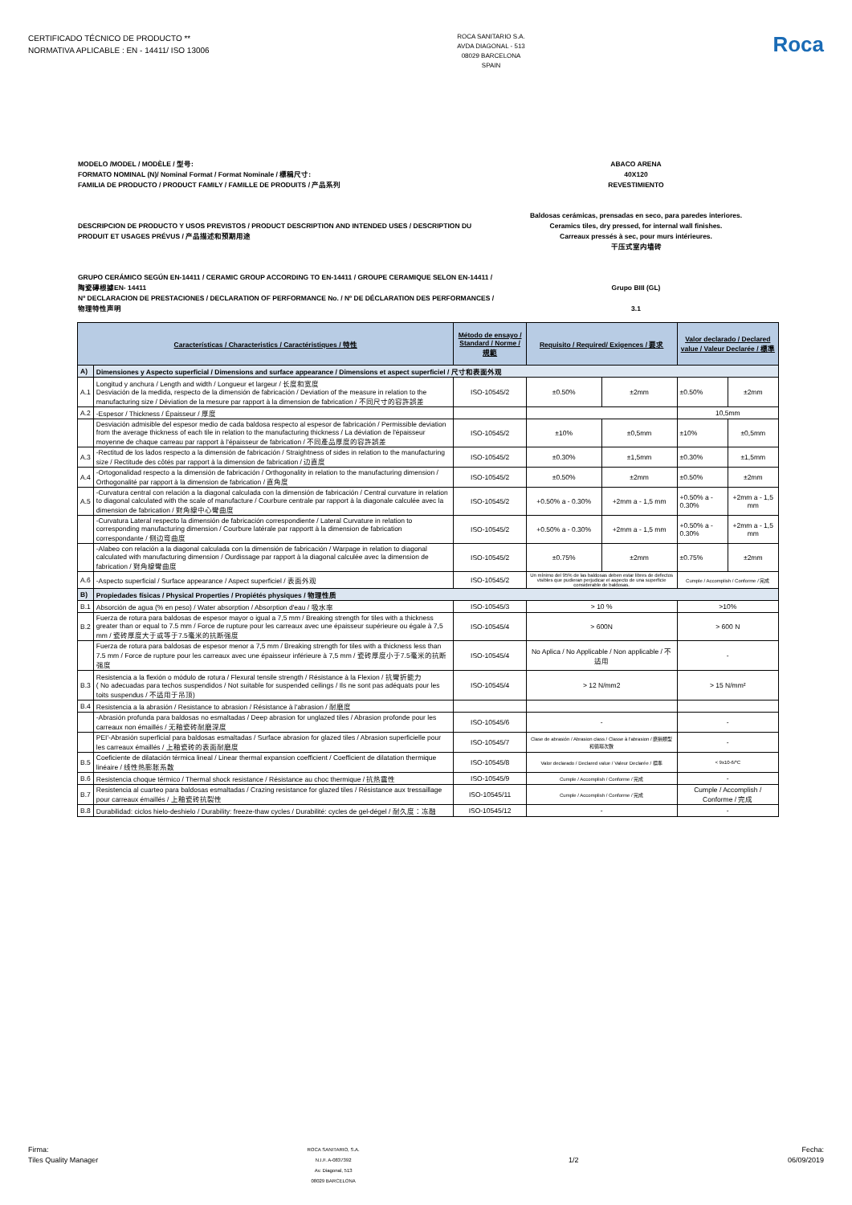CERTIFICADO TÉCNICO DE PRODUCTO **
NORMATIVA APLICABLE : EN - 14411/ ISO 13006
ROCA SANITARIO S.A.
AVDA DIAGONAL - 513
08029 BARCELONA
SPAIN
Roca
MODELO /MODEL / MODÈLE / 型号:
FORMATO NOMINAL (N)/ Nominal Format / Format Nominale / 標稱尺寸:
FAMILIA DE PRODUCTO / PRODUCT FAMILY / FAMILLE DE PRODUITS / 产品系列
ABACO ARENA
40X120
REVESTIMIENTO
DESCRIPCION DE PRODUCTO Y USOS PREVISTOS / PRODUCT DESCRIPTION AND INTENDED USES / DESCRIPTION DU PRODUIT ET USAGES PRÉVUS / 产品描述和预期用途
Baldosas cerámicas, prensadas en seco, para paredes interiores.
Ceramics tiles, dry pressed, for internal wall finishes.
Carreaux pressés à sec, pour murs intérieures.
干压式室内墙砖
GRUPO CERÁMICO SEGÚN EN-14411 / CERAMIC GROUP ACCORDING TO EN-14411 / GROUPE CERAMIQUE SELON EN-14411 / 陶瓷磚根據EN- 14411
Nº DECLARACION DE PRESTACIONES / DECLARATION OF PERFORMANCE No. / Nº DE DÉCLARATION DES PERFORMANCES / 物理特性声明
Grupo BIII (GL)
3.1
| Características / Characteristics / Caractéristiques / 特性 | | Método de ensayo / Standard / Norme / 規範 | Requisito / Required/ Exigences / 要求 | | Valor declarado / Declared value / Valeur Declarée / 標準 | |
| --- | --- | --- | --- | --- | --- | --- |
| A) | Dimensiones y Aspecto superficial / Dimensions and surface appearance / Dimensions et aspect superficiel / 尺寸和表面外观 | | | | | |
| A.1 | Longitud y anchura / Length and width / Longueur et largeur / 长度和宽度 Desviación de la medida, respecto de la dimensión de fabricación / Deviation of the measure in relation to the manufacturing size / Déviation de la mesure par rapport à la dimension de fabrication / 不同尺寸的容許誤差 | ISO-10545/2 | ±0.50% | ±2mm | ±0.50% | ±2mm |
| A.2 | -Espesor / Thickness / Épaisseur / 厚度 | | | | 10,5mm | |
| | Desviación admisible del espesor medio de cada baldosa respecto al espesor de fabricación / Permissible deviation from the average thickness of each tile in relation to the manufacturing thickness / La déviation de l'épaisseur moyenne de chaque carreau par rapport à l'épaisseur de fabrication / 不同產品厚度的容許誤差 | ISO-10545/2 | ±10% | ±0,5mm | ±10% | ±0,5mm |
| A.3 | -Rectitud de los lados respecto a la dimensión de fabricación / Straightness of sides in relation to the manufacturing size / Rectitude des côtés par rapport à la dimension de fabrication / 边直度 | ISO-10545/2 | ±0.30% | ±1,5mm | ±0.30% | ±1,5mm |
| A.4 | -Ortogonalidad respecto a la dimensión de fabricación / Orthogonality in relation to the manufacturing dimension / Orthogonalité par rapport à la dimension de fabrication / 直角度 | ISO-10545/2 | ±0.50% | ±2mm | ±0.50% | ±2mm |
| A.5 | -Curvatura central con relación a la diagonal calculada con la dimensión de fabricación / Central curvature in relation to diagonal calculated with the scale of manufacture / Courbure centrale par rapport à la diagonale calculée avec la dimension de fabrication / 對角線中心彎曲度 | ISO-10545/2 | +0.50% a - 0.30% | +2mm a - 1,5 mm | +0.50% a - 0.30% | +2mm a - 1,5 mm |
| | -Curvatura Lateral respecto la dimensión de fabricación correspondiente / Lateral Curvature in relation to corresponding manufacturing dimension / Courbure latérale par rapportt à la dimension de fabrication correspondante / 侧边弯曲度 | ISO-10545/2 | +0.50% a - 0.30% | +2mm a - 1,5 mm | +0.50% a - 0.30% | +2mm a - 1,5 mm |
| | -Alabeo con relación a la diagonal calculada con la dimensión de fabricación / Warpage in relation to diagonal calculated with manufacturing dimension / Ourdissage par rapport à la diagonal calculée avec la dimension de fabrication / 對角線彎曲度 | ISO-10545/2 | ±0.75% | ±2mm | ±0.75% | ±2mm |
| A.6 | -Aspecto superficial / Surface appearance / Aspect superficiel / 表面外观 | ISO-10545/2 | Un mínimo del 95% de las baldosas deben estar libres de defectos visibles que pudieran perjudicar el aspecto de una superficie considerable de baldosas. | | Cumple / Accomplish / Conforme / 完成 | |
| B) | Propiedades físicas / Physical Properties / Propiétés physiques / 物理性质 | | | | | |
| B.1 | Absorción de agua (% en peso) / Water absorption / Absorption d'eau / 吸水率 | ISO-10545/3 | > 10 % | | >10% | |
| B.2 | Fuerza de rotura para baldosas de espesor mayor o igual a 7,5 mm / Breaking strength for tiles with a thickness greater than or equal to 7.5 mm / Force de rupture pour les carreaux avec une épaisseur supérieure ou égale à 7,5 mm / 瓷砖厚度大于或等于7.5毫米的抗断强度 | ISO-10545/4 | > 600N | | > 600 N | |
| | Fuerza de rotura para baldosas de espesor menor a 7,5 mm / Breaking strength for tiles with a thickness less than 7.5 mm / Force de rupture pour les carreaux avec une épaisseur inférieure à 7,5 mm / 瓷砖厚度小于7.5毫米的抗断强度 | ISO-10545/4 | No Aplica / No Applicable / Non applicable / 不适用 | | - | |
| B.3 | Resistencia a la flexión o módulo de rotura / Flexural tensile strength / Résistance à la Flexion / 抗彎折能力 ( No adecuadas para techos suspendidos / Not suitable for suspended ceilings / Ils ne sont pas adéquats pour les toits suspendus / 不适用于吊顶) | ISO-10545/4 | > 12 N/mm2 | | > 15 N/mm² | |
| B.4 | Resistencia a la abrasión / Resistance to abrasion / Résistance à l'abrasion / 耐磨度 | | | | | |
| | -Abrasión profunda para baldosas no esmaltadas / Deep abrasion for unglazed tiles / Abrasion profonde pour les carreaux non émaillés / 无釉瓷砖耐磨深度 | ISO-10545/6 | - | | - | |
| | PEI'-Abrasión superficial para baldosas esmaltadas / Surface abrasion for glazed tiles / Abrasion superficielle pour les carreaux émaillés / 上釉瓷砖的表面耐磨度 | ISO-10545/7 | Clase de abrasión / Abrasion class / Classe à l'abrasion / 磨損類型和循環次數 | | - | |
| B.5 | Coeficiente de dilatación térmica lineal / Linear thermal expansion coefficient / Coefficient de dilatation thermique linéaire / 线性热膨胀系数 | ISO-10545/8 | Valor declarado / Declared value / Valeur Declarée / 標準 | | < 9x10-6/ºC | |
| B.6 | Resistencia choque térmico / Thermal shock resistance / Résistance au choc thermique / 抗热震性 | ISO-10545/9 | Cumple / Accomplish / Conforme / 完成 | | - | |
| B.7 | Resistencia al cuarteo para baldosas esmaltadas / Crazing resistance for glazed tiles / Résistance aux tressaillage pour carreaux émaillés / 上釉瓷砖抗裂性 | ISO-10545/11 | Cumple / Accomplish / Conforme / 完成 | | Cumple / Accomplish / Conforme / 完成 | |
| B.8 | Durabilidad: ciclos hielo-deshielo / Durability: freeze-thaw cycles / Durabilité: cycles de gel-dégel / 耐久度：冻融 | ISO-10545/12 | - | | - | |
Firma:
Tiles Quality Manager
ROCA SANITARIO, S.A.
N.I.F. A-0837392
Av. Diagonal, 513
08029 BARCELONA
1/2
Fecha:
06/09/2019